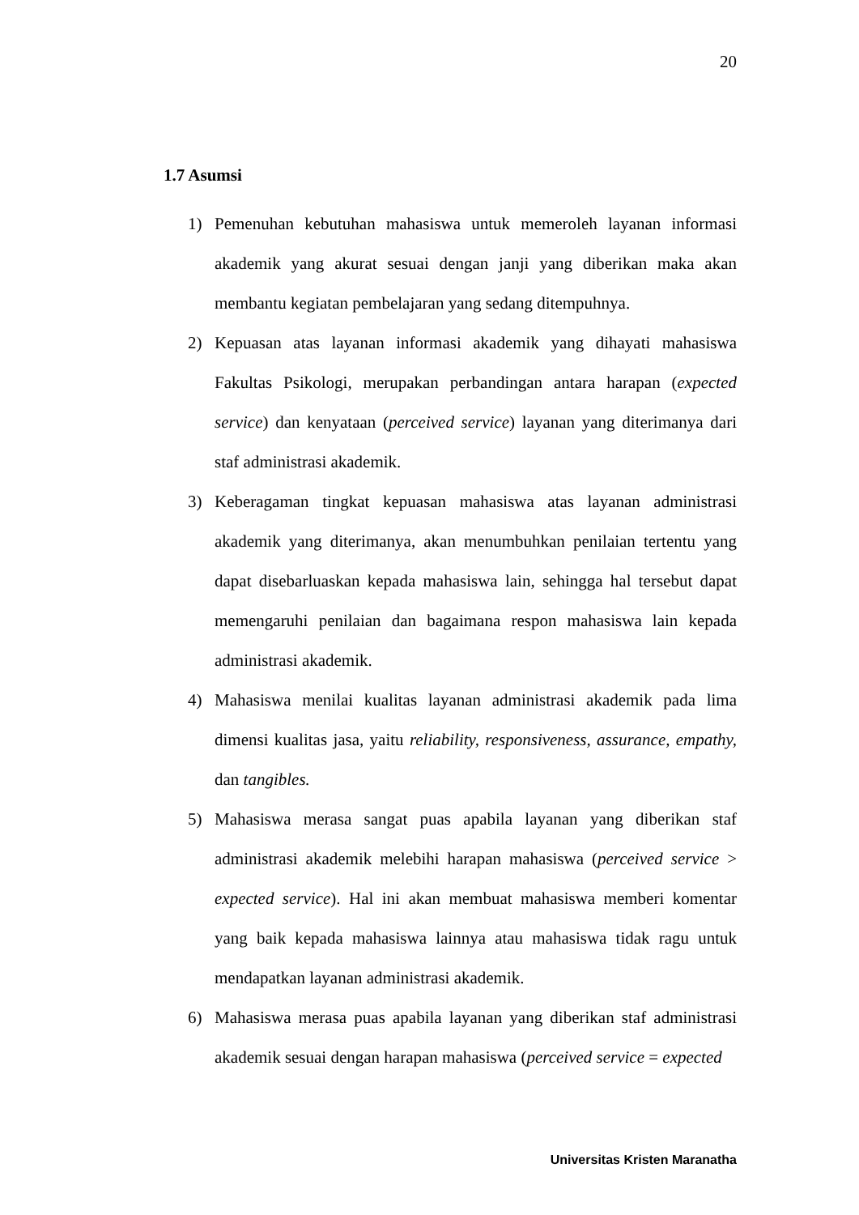20
1.7 Asumsi
1) Pemenuhan kebutuhan mahasiswa untuk memeroleh layanan informasi akademik yang akurat sesuai dengan janji yang diberikan maka akan membantu kegiatan pembelajaran yang sedang ditempuhnya.
2) Kepuasan atas layanan informasi akademik yang dihayati mahasiswa Fakultas Psikologi, merupakan perbandingan antara harapan (expected service) dan kenyataan (perceived service) layanan yang diterimanya dari staf administrasi akademik.
3) Keberagaman tingkat kepuasan mahasiswa atas layanan administrasi akademik yang diterimanya, akan menumbuhkan penilaian tertentu yang dapat disebarluaskan kepada mahasiswa lain, sehingga hal tersebut dapat memengaruhi penilaian dan bagaimana respon mahasiswa lain kepada administrasi akademik.
4) Mahasiswa menilai kualitas layanan administrasi akademik pada lima dimensi kualitas jasa, yaitu reliability, responsiveness, assurance, empathy, dan tangibles.
5) Mahasiswa merasa sangat puas apabila layanan yang diberikan staf administrasi akademik melebihi harapan mahasiswa (perceived service > expected service). Hal ini akan membuat mahasiswa memberi komentar yang baik kepada mahasiswa lainnya atau mahasiswa tidak ragu untuk mendapatkan layanan administrasi akademik.
6) Mahasiswa merasa puas apabila layanan yang diberikan staf administrasi akademik sesuai dengan harapan mahasiswa (perceived service = expected
Universitas Kristen Maranatha